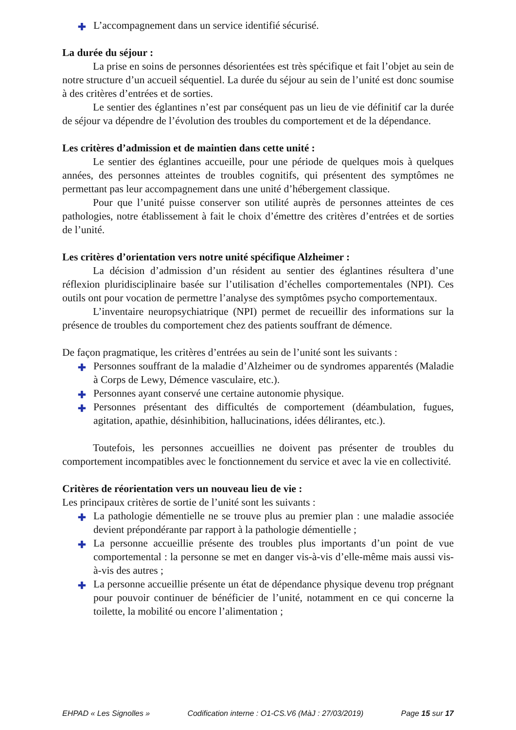✚ L’accompagnement dans un service identifié sécurisé.
La durée du séjour :
La prise en soins de personnes désorientées est très spécifique et fait l’objet au sein de notre structure d’un accueil séquentiel. La durée du séjour au sein de l’unité est donc soumise à des critères d’entrées et de sorties.
Le sentier des églantines n’est par conséquent pas un lieu de vie définitif car la durée de séjour va dépendre de l’évolution des troubles du comportement et de la dépendance.
Les critères d’admission et de maintien dans cette unité :
Le sentier des églantines accueille, pour une période de quelques mois à quelques années, des personnes atteintes de troubles cognitifs, qui présentent des symptômes ne permettant pas leur accompagnement dans une unité d’hébergement classique.
Pour que l’unité puisse conserver son utilité auprès de personnes atteintes de ces pathologies, notre établissement à fait le choix d’émettre des critères d’entrées et de sorties de l’unité.
Les critères d’orientation vers notre unité spécifique Alzheimer :
La décision d’admission d’un résident au sentier des églantines résultera d’une réflexion pluridisciplinaire basée sur l’utilisation d’échelles comportementales (NPI). Ces outils ont pour vocation de permettre l’analyse des symptômes psycho comportementaux.
L’inventaire neuropsychiatrique (NPI) permet de recueillir des informations sur la présence de troubles du comportement chez des patients souffrant de démence.
De façon pragmatique, les critères d’entrées au sein de l’unité sont les suivants :
✚ Personnes souffrant de la maladie d’Alzheimer ou de syndromes apparentés (Maladie à Corps de Lewy, Démence vasculaire, etc.).
✚ Personnes ayant conservé une certaine autonomie physique.
✚ Personnes présentant des difficultés de comportement (déambulation, fugues, agitation, apathie, désinhibition, hallucinations, idées délirantes, etc.).
Toutefois, les personnes accueillies ne doivent pas présenter de troubles du comportement incompatibles avec le fonctionnement du service et avec la vie en collectivité.
Critères de réorientation vers un nouveau lieu de vie :
Les principaux critères de sortie de l’unité sont les suivants :
✚ La pathologie démentielle ne se trouve plus au premier plan : une maladie associée devient prépondérante par rapport à la pathologie démentielle ;
✚ La personne accueillie présente des troubles plus importants d’un point de vue comportemental : la personne se met en danger vis-à-vis d’elle-même mais aussi vis-à-vis des autres ;
✚ La personne accueillie présente un état de dépendance physique devenu trop prégnant pour pouvoir continuer de bénéficier de l’unité, notamment en ce qui concerne la toilette, la mobilité ou encore l’alimentation ;
EHPAD « Les Signolles » Codification interne : O1-CS.V6 (MàJ : 27/03/2019) Page 15 sur 17